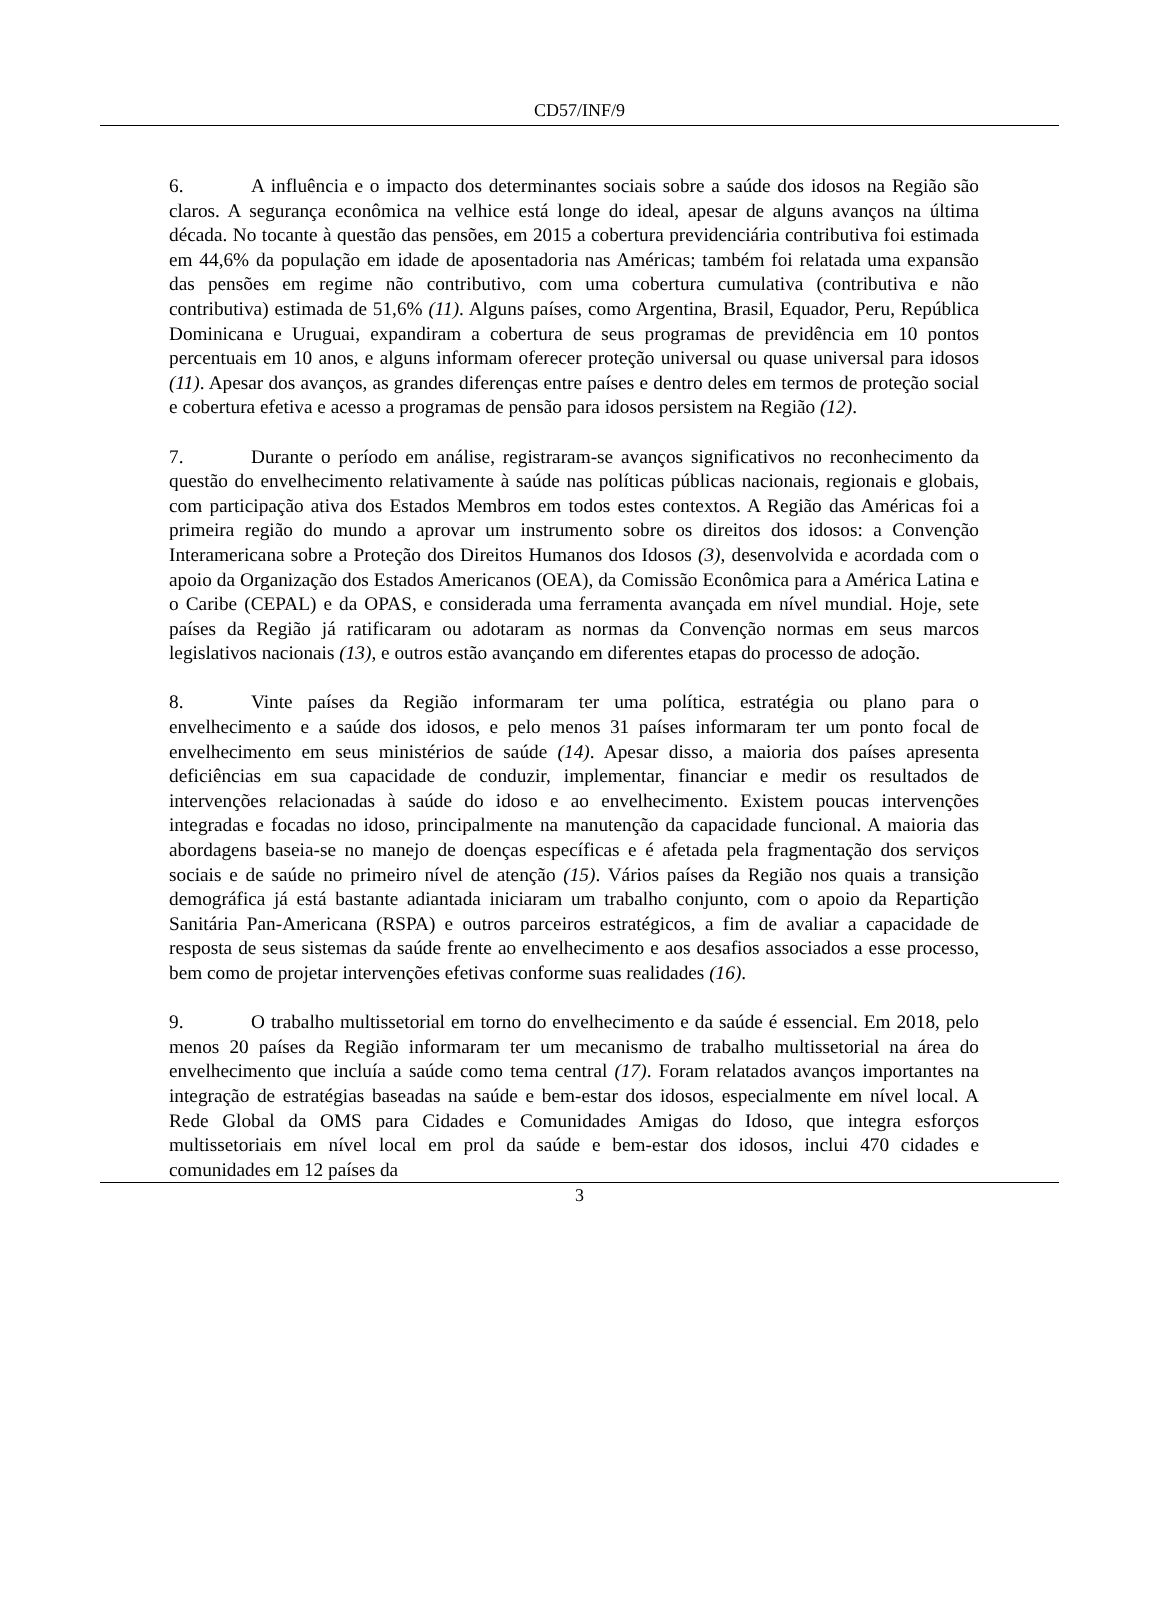CD57/INF/9
6. A influência e o impacto dos determinantes sociais sobre a saúde dos idosos na Região são claros. A segurança econômica na velhice está longe do ideal, apesar de alguns avanços na última década. No tocante à questão das pensões, em 2015 a cobertura previdenciária contributiva foi estimada em 44,6% da população em idade de aposentadoria nas Américas; também foi relatada uma expansão das pensões em regime não contributivo, com uma cobertura cumulativa (contributiva e não contributiva) estimada de 51,6% (11). Alguns países, como Argentina, Brasil, Equador, Peru, República Dominicana e Uruguai, expandiram a cobertura de seus programas de previdência em 10 pontos percentuais em 10 anos, e alguns informam oferecer proteção universal ou quase universal para idosos (11). Apesar dos avanços, as grandes diferenças entre países e dentro deles em termos de proteção social e cobertura efetiva e acesso a programas de pensão para idosos persistem na Região (12).
7. Durante o período em análise, registraram-se avanços significativos no reconhecimento da questão do envelhecimento relativamente à saúde nas políticas públicas nacionais, regionais e globais, com participação ativa dos Estados Membros em todos estes contextos. A Região das Américas foi a primeira região do mundo a aprovar um instrumento sobre os direitos dos idosos: a Convenção Interamericana sobre a Proteção dos Direitos Humanos dos Idosos (3), desenvolvida e acordada com o apoio da Organização dos Estados Americanos (OEA), da Comissão Econômica para a América Latina e o Caribe (CEPAL) e da OPAS, e considerada uma ferramenta avançada em nível mundial. Hoje, sete países da Região já ratificaram ou adotaram as normas da Convenção normas em seus marcos legislativos nacionais (13), e outros estão avançando em diferentes etapas do processo de adoção.
8. Vinte países da Região informaram ter uma política, estratégia ou plano para o envelhecimento e a saúde dos idosos, e pelo menos 31 países informaram ter um ponto focal de envelhecimento em seus ministérios de saúde (14). Apesar disso, a maioria dos países apresenta deficiências em sua capacidade de conduzir, implementar, financiar e medir os resultados de intervenções relacionadas à saúde do idoso e ao envelhecimento. Existem poucas intervenções integradas e focadas no idoso, principalmente na manutenção da capacidade funcional. A maioria das abordagens baseia-se no manejo de doenças específicas e é afetada pela fragmentação dos serviços sociais e de saúde no primeiro nível de atenção (15). Vários países da Região nos quais a transição demográfica já está bastante adiantada iniciaram um trabalho conjunto, com o apoio da Repartição Sanitária Pan-Americana (RSPA) e outros parceiros estratégicos, a fim de avaliar a capacidade de resposta de seus sistemas da saúde frente ao envelhecimento e aos desafios associados a esse processo, bem como de projetar intervenções efetivas conforme suas realidades (16).
9. O trabalho multissetorial em torno do envelhecimento e da saúde é essencial. Em 2018, pelo menos 20 países da Região informaram ter um mecanismo de trabalho multissetorial na área do envelhecimento que incluía a saúde como tema central (17). Foram relatados avanços importantes na integração de estratégias baseadas na saúde e bem-estar dos idosos, especialmente em nível local. A Rede Global da OMS para Cidades e Comunidades Amigas do Idoso, que integra esforços multissetoriais em nível local em prol da saúde e bem-estar dos idosos, inclui 470 cidades e comunidades em 12 países da
3